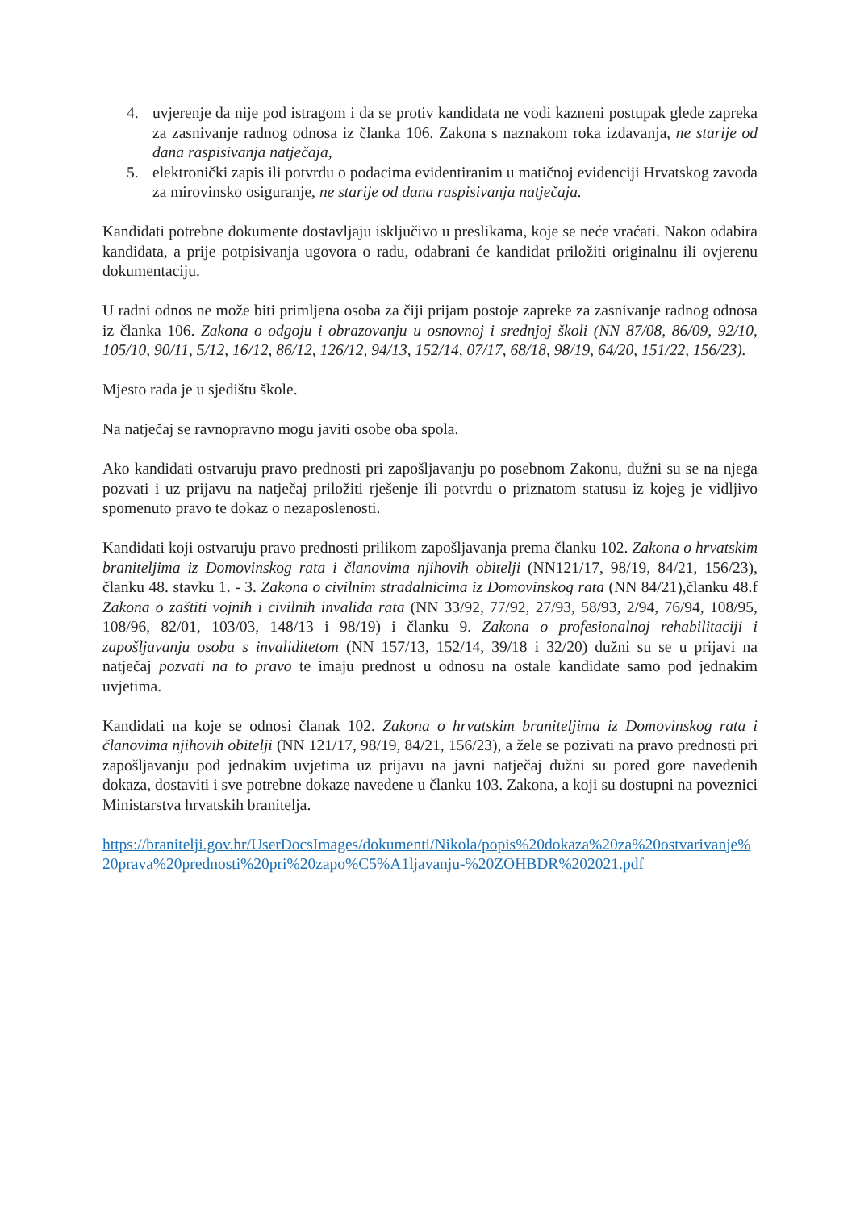4. uvjerenje da nije pod istragom i da se protiv kandidata ne vodi kazneni postupak glede zapreka za zasnivanje radnog odnosa iz članka 106. Zakona s naznakom roka izdavanja, ne starije od dana raspisivanja natječaja,
5. elektronički zapis ili potvrdu o podacima evidentiranim u matičnoj evidenciji Hrvatskog zavoda za mirovinsko osiguranje, ne starije od dana raspisivanja natječaja.
Kandidati potrebne dokumente dostavljaju isključivo u preslikama, koje se neće vraćati. Nakon odabira kandidata, a prije potpisivanja ugovora o radu, odabrani će kandidat priložiti originalnu ili ovjerenu dokumentaciju.
U radni odnos ne može biti primljena osoba za čiji prijam postoje zapreke za zasnivanje radnog odnosa iz članka 106. Zakona o odgoju i obrazovanju u osnovnoj i srednjoj školi (NN 87/08, 86/09, 92/10, 105/10, 90/11, 5/12, 16/12, 86/12, 126/12, 94/13, 152/14, 07/17, 68/18, 98/19, 64/20, 151/22, 156/23).
Mjesto rada je u sjedištu škole.
Na natječaj se ravnopravno mogu javiti osobe oba spola.
Ako kandidati ostvaruju pravo prednosti pri zapošljavanju po posebnom Zakonu, dužni su se na njega pozvati i uz prijavu na natječaj priložiti rješenje ili potvrdu o priznatom statusu iz kojeg je vidljivo spomenuto pravo te dokaz o nezaposlenosti.
Kandidati koji ostvaruju pravo prednosti prilikom zapošljavanja prema članku 102. Zakona o hrvatskim braniteljima iz Domovinskog rata i članovima njihovih obitelji (NN121/17, 98/19, 84/21, 156/23), članku 48. stavku 1. - 3. Zakona o civilnim stradalnicima iz Domovinskog rata (NN 84/21),članku 48.f Zakona o zaštiti vojnih i civilnih invalida rata (NN 33/92, 77/92, 27/93, 58/93, 2/94, 76/94, 108/95, 108/96, 82/01, 103/03, 148/13 i 98/19) i članku 9. Zakona o profesionalnoj rehabilitaciji i zapošljavanju osoba s invaliditetom (NN 157/13, 152/14, 39/18 i 32/20) dužni su se u prijavi na natječaj pozvati na to pravo te imaju prednost u odnosu na ostale kandidate samo pod jednakim uvjetima.
Kandidati na koje se odnosi članak 102. Zakona o hrvatskim braniteljima iz Domovinskog rata i članovima njihovih obitelji (NN 121/17, 98/19, 84/21, 156/23), a žele se pozivati na pravo prednosti pri zapošljavanju pod jednakim uvjetima uz prijavu na javni natječaj dužni su pored gore navedenih dokaza, dostaviti i sve potrebne dokaze navedene u članku 103. Zakona, a koji su dostupni na poveznici Ministarstva hrvatskih branitelja.
https://branitelji.gov.hr/UserDocsImages/dokumenti/Nikola/popis%20dokaza%20za%20ostvarivanje%20prava%20prednosti%20pri%20zapo%C5%A1ljavanju-%20ZOHBDR%202021.pdf